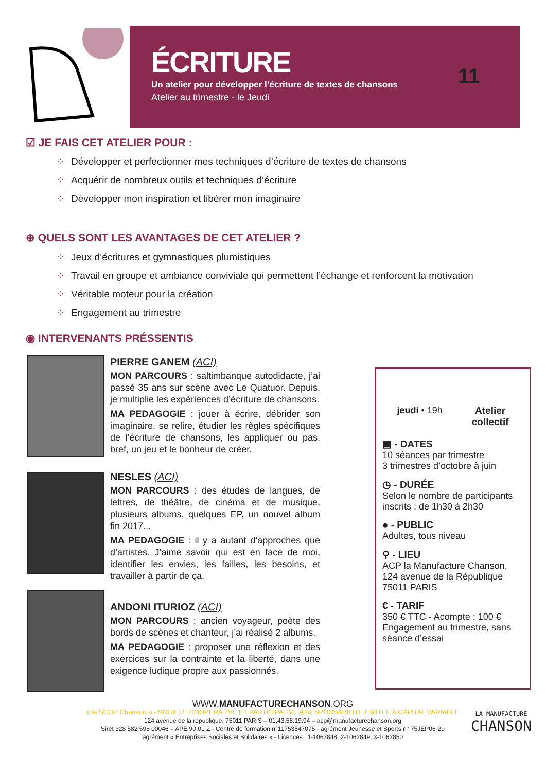ÉCRITURE
Un atelier pour développer l’écriture de textes de chansons
Atelier au trimestre - le Jeudi
11
☑ JE FAIS CET ATELIER POUR :
⁘ Développer et perfectionner mes techniques d’écriture de textes de chansons
⁘ Acquérir de nombreux outils et techniques d’écriture
⁘ Développer mon inspiration et libérer mon imaginaire
⊕ QUELS SONT LES AVANTAGES DE CET ATELIER ?
⁘ Jeux d’écritures et gymnastiques plumistiques
⁘ Travail en groupe et ambiance conviviale qui permettent l’échange et renforcent la motivation
⁘ Véritable moteur pour la création
⁘ Engagement au trimestre
◉ INTERVENANTS PRÉSSENTIS
PIERRE GANEM (ACI)
MON PARCOURS : saltimbanque autodidacte, j’ai passé 35 ans sur scène avec Le Quatuor. Depuis, je multiplie les expériences d’écriture de chansons.
MA PEDAGOGIE : jouer à écrire, débrider son imaginaire, se relire, étudier les règles spécifiques de l’écriture de chansons, les appliquer ou pas, bref, un jeu et le bonheur de créer.
NESLES (ACI)
MON PARCOURS : des études de langues, de lettres, de théâtre, de cinéma et de musique, plusieurs albums, quelques EP, un nouvel album fin 2017...
MA PEDAGOGIE : il y a autant d’approches que d’artistes. J’aime savoir qui est en face de moi, identifier les envies, les failles, les besoins, et travailler à partir de ça.
ANDONI ITURIOZ (ACI)
MON PARCOURS : ancien voyageur, poète des bords de scènes et chanteur, j’ai réalisé 2 albums.
MA PEDAGOGIE : proposer une réflexion et des exercices sur la contrainte et la liberté, dans une exigence ludique propre aux passionnés.
jeudi • 19h Atelier
collectif
▣ - DATES
10 séances par trimestre
3 trimestres d’octobre à juin
◷ - DURÉE
Selon le nombre de participants inscrits : de 1h30 à 2h30
● - PUBLIC
Adultes, tous niveau
⚲ - LIEU
ACP la Manufacture Chanson, 124 avenue de la République 75011 PARIS
€ - TARIF
350 € TTC - Acompte : 100 €
Engagement au trimestre, sans séance d’essai
WWW.MANUFACTURECHANSON.ORG
« la SCOP Chanson » - SOCIETE COOPERATIVE ET PARTICIPATIVE A RESPONSABILITE LIMITEE A CAPITAL VARIABLE
124 avenue de la république, 75011 PARIS – 01.43.58.19.94 – acp@manufacturechanson.org
Siret 328 582 598 00046 – APE 90.01 Z - Centre de formation n°11753547075 - agrément Jeunesse et Sports n° 75JEP06-29
agrément « Entreprises Sociales et Solidaires » - Licences : 1-1062848, 2-1062849, 3-1062850
LA MANUFACTURE
CHANSON